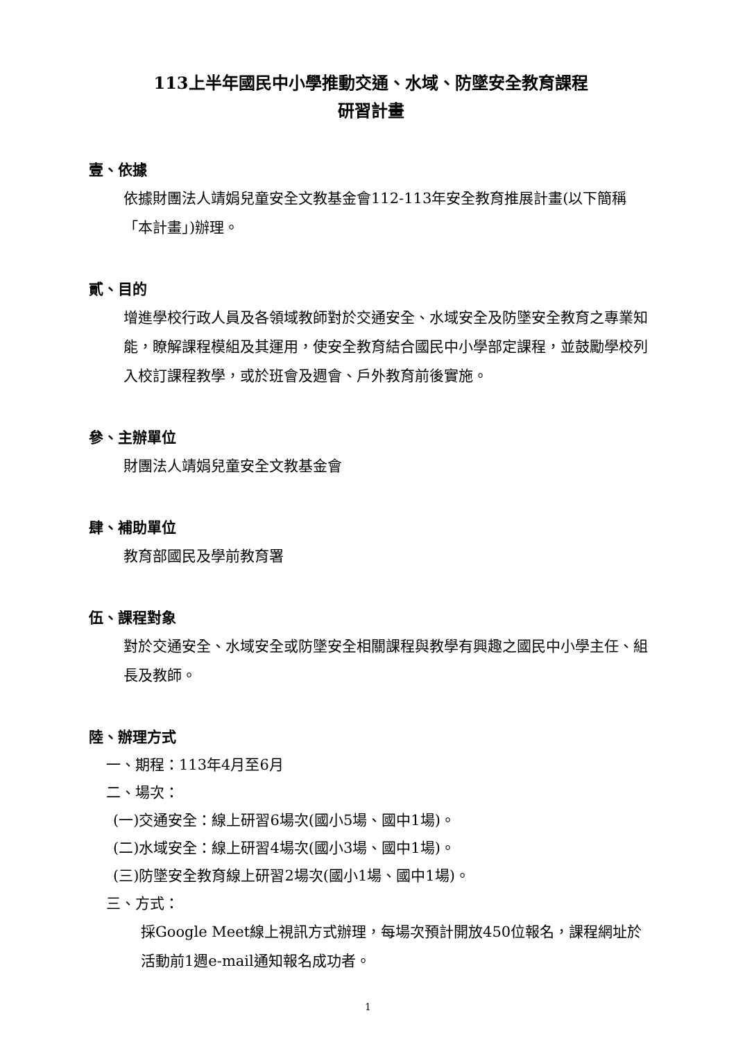113上半年國民中小學推動交通、水域、防墜安全教育課程
研習計畫
壹、依據
依據財團法人靖娟兒童安全文教基金會112-113年安全教育推展計畫(以下簡稱「本計畫」)辦理。
貳、目的
增進學校行政人員及各領域教師對於交通安全、水域安全及防墜安全教育之專業知能，瞭解課程模組及其運用，使安全教育結合國民中小學部定課程，並鼓勵學校列入校訂課程教學，或於班會及週會、戶外教育前後實施。
參、主辦單位
財團法人靖娟兒童安全文教基金會
肆、補助單位
教育部國民及學前教育署
伍、課程對象
對於交通安全、水域安全或防墜安全相關課程與教學有興趣之國民中小學主任、組長及教師。
陸、辦理方式
一、期程：113年4月至6月
二、場次：
(一)交通安全：線上研習6場次(國小5場、國中1場)。
(二)水域安全：線上研習4場次(國小3場、國中1場)。
(三)防墜安全教育線上研習2場次(國小1場、國中1場)。
三、方式：
採Google Meet線上視訊方式辦理，每場次預計開放450位報名，課程網址於活動前1週e-mail通知報名成功者。
1